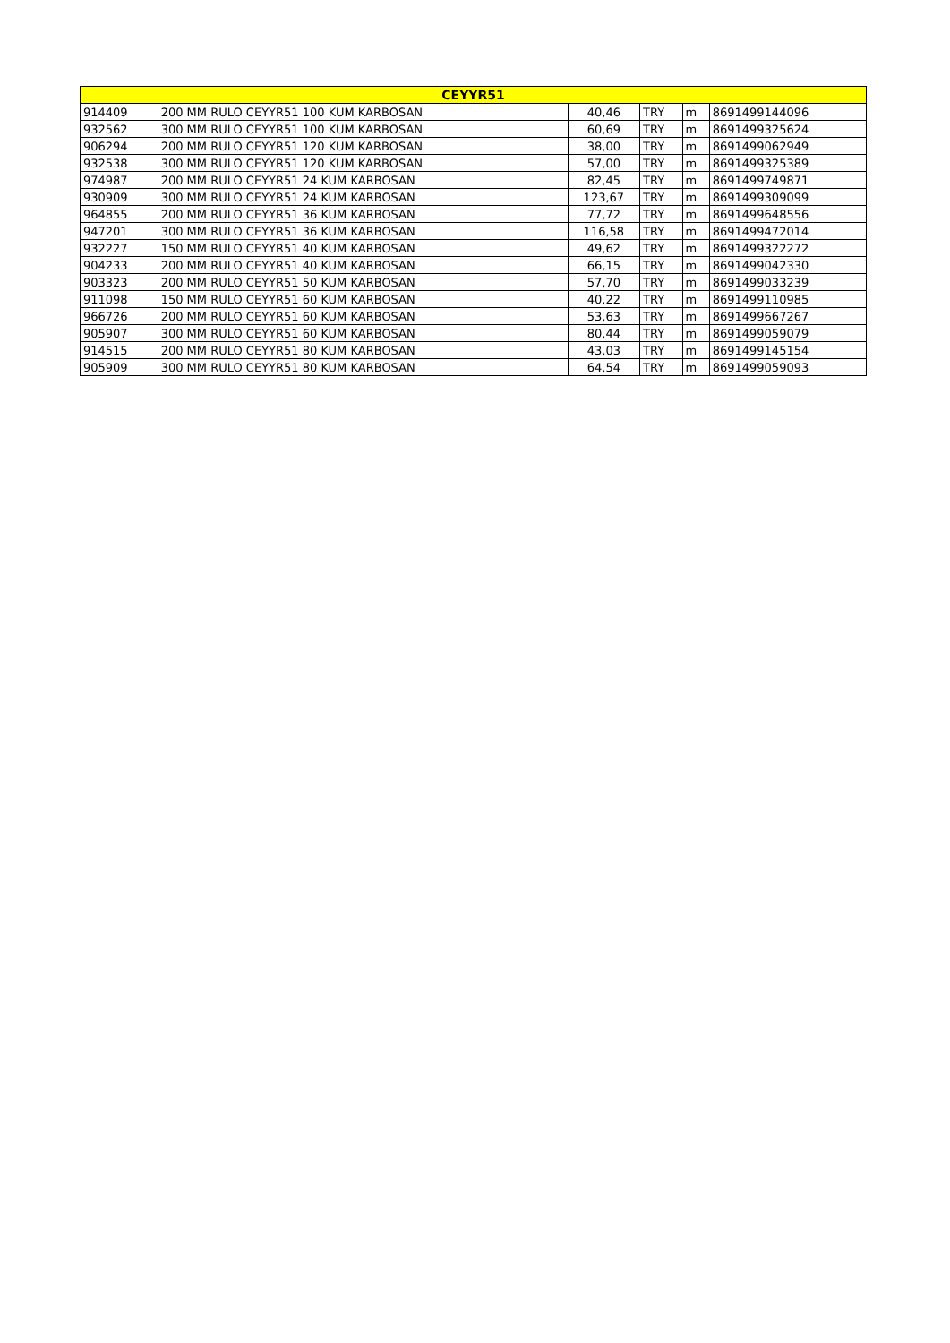| CEYYR51 | | | | | |
| --- | --- | --- | --- | --- | --- |
| 914409 | 200 MM RULO CEYYR51 100 KUM KARBOSAN | 40,46 | TRY | m | 8691499144096 |
| 932562 | 300 MM RULO CEYYR51 100 KUM KARBOSAN | 60,69 | TRY | m | 8691499325624 |
| 906294 | 200 MM RULO CEYYR51 120 KUM KARBOSAN | 38,00 | TRY | m | 8691499062949 |
| 932538 | 300 MM RULO CEYYR51 120 KUM KARBOSAN | 57,00 | TRY | m | 8691499325389 |
| 974987 | 200 MM RULO CEYYR51 24 KUM KARBOSAN | 82,45 | TRY | m | 8691499749871 |
| 930909 | 300 MM RULO CEYYR51 24 KUM KARBOSAN | 123,67 | TRY | m | 8691499309099 |
| 964855 | 200 MM RULO CEYYR51 36 KUM KARBOSAN | 77,72 | TRY | m | 8691499648556 |
| 947201 | 300 MM RULO CEYYR51 36 KUM KARBOSAN | 116,58 | TRY | m | 8691499472014 |
| 932227 | 150 MM RULO CEYYR51 40 KUM KARBOSAN | 49,62 | TRY | m | 8691499322272 |
| 904233 | 200 MM RULO CEYYR51 40 KUM KARBOSAN | 66,15 | TRY | m | 8691499042330 |
| 903323 | 200 MM RULO CEYYR51 50 KUM KARBOSAN | 57,70 | TRY | m | 8691499033239 |
| 911098 | 150 MM RULO CEYYR51 60 KUM KARBOSAN | 40,22 | TRY | m | 8691499110985 |
| 966726 | 200 MM RULO CEYYR51 60 KUM KARBOSAN | 53,63 | TRY | m | 8691499667267 |
| 905907 | 300 MM RULO CEYYR51 60 KUM KARBOSAN | 80,44 | TRY | m | 8691499059079 |
| 914515 | 200 MM RULO CEYYR51 80 KUM KARBOSAN | 43,03 | TRY | m | 8691499145154 |
| 905909 | 300 MM RULO CEYYR51 80 KUM KARBOSAN | 64,54 | TRY | m | 8691499059093 |